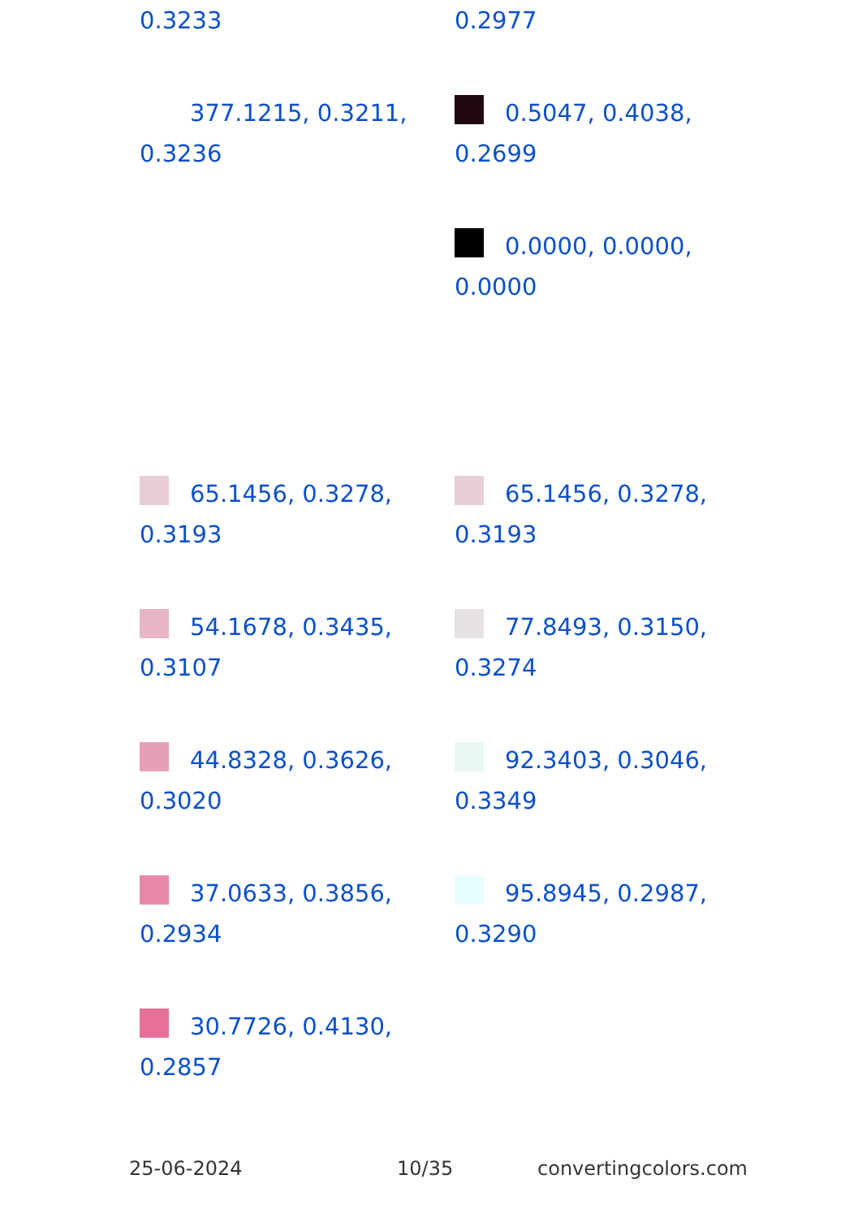0.3233 0.2977
377.1215, 0.3211, 0.3236
0.5047, 0.4038, 0.2699
0.0000, 0.0000, 0.0000
65.1456, 0.3278, 0.3193
65.1456, 0.3278, 0.3193
54.1678, 0.3435, 0.3107
77.8493, 0.3150, 0.3274
44.8328, 0.3626, 0.3020
92.3403, 0.3046, 0.3349
37.0633, 0.3856, 0.2934
95.8945, 0.2987, 0.3290
30.7726, 0.4130, 0.2857
25-06-2024 10/35 convertingcolors.com